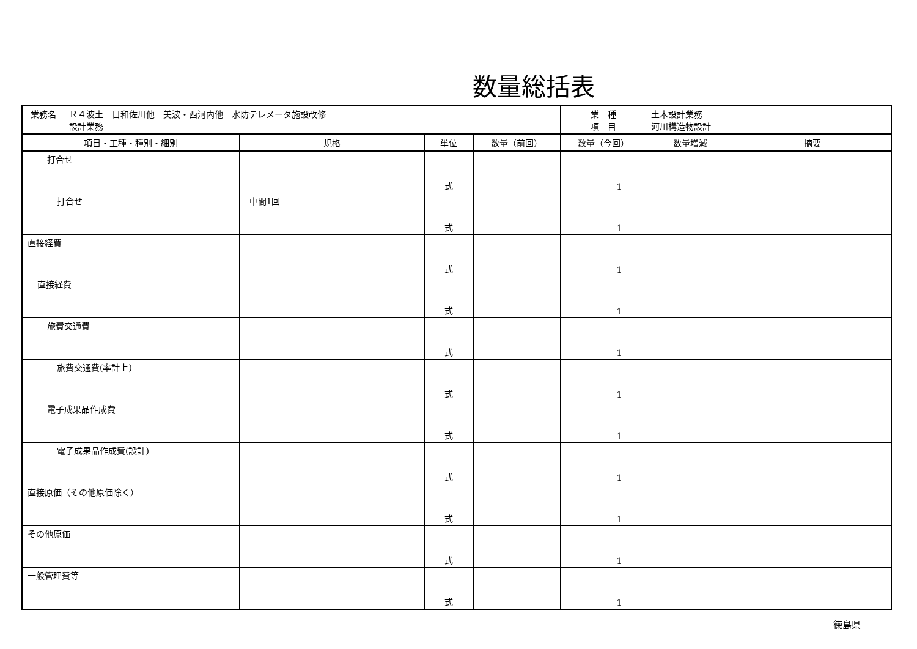数量総括表
| 業務名 | Ｒ４波土 日和佐川他 美波・西河内他 水防テレメータ施設改修 設計業務 | | | | 業 種 項 目 | 土木設計業務 河川構造物設計 | |
| 項目・工種・種別・細別 | | 規格 | 単位 | 数量（前回） | 数量（今回） | 数量増減 | 摘要 |
| 打合せ | | | 式 | | 1 | | |
| 打合せ | | 中間1回 | 式 | | 1 | | |
| 直接経費 | | | 式 | | 1 | | |
| 直接経費 | | | 式 | | 1 | | |
| 旅費交通費 | | | 式 | | 1 | | |
| 旅費交通費(率計上) | | | 式 | | 1 | | |
| 電子成果品作成費 | | | 式 | | 1 | | |
| 電子成果品作成費(設計) | | | 式 | | 1 | | |
| 直接原価（その他原価除く） | | | 式 | | 1 | | |
| その他原価 | | | 式 | | 1 | | |
| 一般管理費等 | | | 式 | | 1 | | |
徳島県